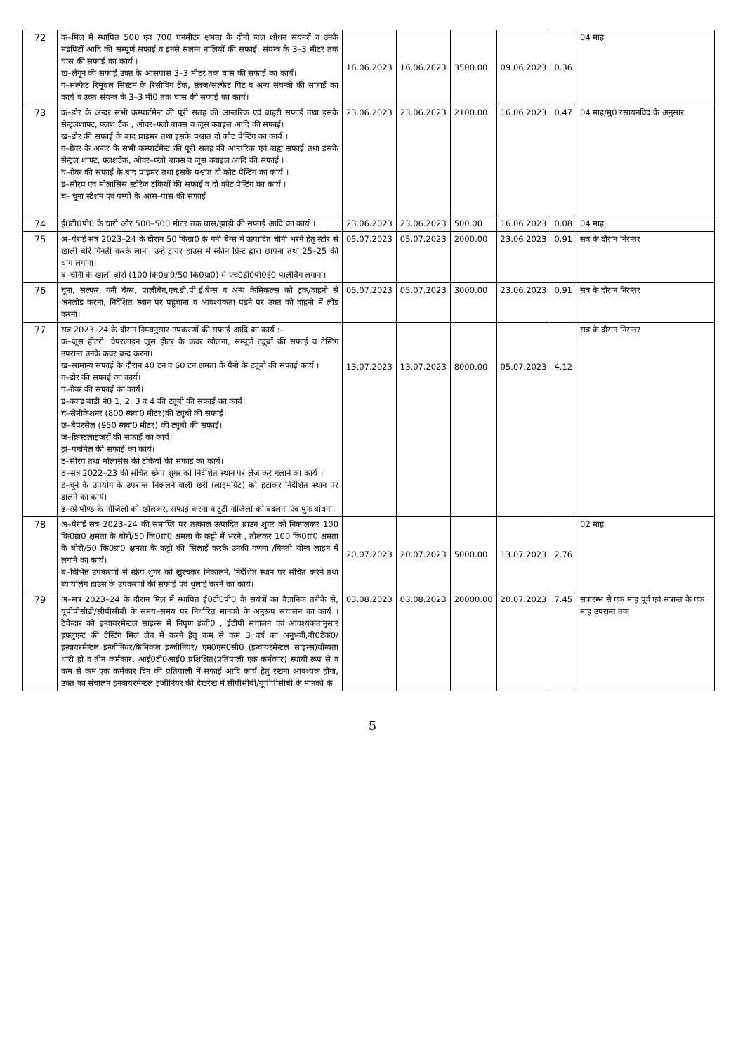| 72 | क–मिल में स्थापित 500 एवं 700 घनमीटर क्षमता के दोनो जल शोधन संयन्त्रों व उनके मडपिटों आदि की सम्पूर्ण सफाई व इनसे संलग्न नालियों की सफाई, संयन्त्र के 3–3 मीटर तक घास की सफाई का कार्य । ख–लैगून की सफाई उक्त के आसपास 3–3 मीटर तक घास की सफाई का कार्य। ग–सल्फेट रिमूबल सिस्टम के रिसीविंग टैंक, स्लज/सल्फेट पिट व अन्य संयन्त्रो की सफाई का कार्य व उक्त संयन्त्र के 3–3 मी0 तक घास की सफाई का कार्य। | 16.06.2023 | 16.06.2023 | 3500.00 | 09.06.2023 | 0.36 | 04 माह |
| 73 | क–डोर के अन्दर सभी कम्पार्टमेन्ट की पूरी सतह की आन्तरिक एवं बाहरी सफाई तथा इसके सेन्ट्रलशाफ्ट, फ्लश टैंक , ओवर–फ्लो बाक्स व जूस क्वाइल आदि की सफाई। ख–डोर की सफाई के बाद प्राइमर तथा इसके पश्चात दो कोट पेन्टिंग का कार्य । ग–ग्रेवर के अन्दर के सभी कम्पार्टमेन्ट की पूरी सतह की आन्तरिक एवं बाह्य सफाई तथा इसके सेन्ट्रल शाफ्ट, फ्लशटैंक, ओवर–फ्लो बाक्स व जूस क्वाइल आदि की सफाई । घ–ग्रेवर की सफाई के बाद प्राइमर तथा इसके पश्चात दो कोट पेन्टिंग का कार्य । ड–सीरप एवं मोलासिस स्टोरेज टंकियों की सफाई व दो कोट पेन्टिंग का कार्य । च– चूना स्टेशन एवं पम्पों के आस–पास की सफाई | 23.06.2023 | 23.06.2023 | 2100.00 | 16.06.2023 | 0.47 | 04 माह/मु0 रसायनविद के अनुसार |
| 74 | ई0टी0पी0 के चारो ओर 500–500 मीटर तक घास/झाड़ी की सफाई आदि का कार्य । | 23.06.2023 | 23.06.2023 | 500.00 | 16.06.2023 | 0.08 | 04 माह |
| 75 | अ–पेराई सत्र 2023–24 के दौरान 50 किग्रा0 के गनी बैग्स में उत्पादित चीनी भरने हेतु स्टोर से खाली बोरे गिनती करके लाना, उन्हे ड्रायर हाउस में स्कीन प्रिन्ट द्वारा छापना तथा 25–25 की धांग लगाना। ब–चीनी के खाली बोरो (100 कि0ग्रा0/50 कि0ग्रा0) में एच0डी0पी0ई0 पालीबैग लगाना। | 05.07.2023 | 05.07.2023 | 2000.00 | 23.06.2023 | 0.91 | सत्र के दौरान निरन्तर |
| 76 | चूना, सल्फर, गनी बैग्स, पालीबैग,एच.डी.पी.ई.बैग्स व अन्य कैमिकल्स को ट्रक/वाहनो से अनलोड करना, निर्देशित स्थान पर पहुंचाना व आवश्यकता पड़ने पर उक्त को वाहनो में लोड करना। | 05.07.2023 | 05.07.2023 | 3000.00 | 23.06.2023 | 0.91 | सत्र के दौरान निरन्तर |
| 77 | सत्र 2023–24 के दौरान निम्नानुसार उपकरणों की सफाई आदि का कार्य :– क–जूस हीटरो, वेपरलाइन जूस हीटर के कवर खोलना, सम्पूर्ण ट्यूबों की सफाई व टेस्टिंग उपरान्त उनके कवर बन्द करना। ख–सामान्य सफाई के दौरान 40 टन व 60 टन क्षमता के पैनो के ट्यूबो की सफाई कार्य । ग–डोर की सफाई का कार्य। घ–ग्रेवर की सफाई का कार्य। ड–क्वाड बाडी नं0 1, 2, 3 व 4 की ट्यूबो की सफाई का कार्य। च–सेमीकेशनर (800 स्क्वा0 मीटर)की ट्यूबो की सफाई। छ–बेपरसेल (950 स्क्वा0 मीटर) की ट्यूबो की सफाई। ज–क्रिस्टलाइजरों की सफाई का कार्य। झ–पगमिल की सफाई का कार्य। ट–सीरप तथा मोलासेस की टंकियों की सफाई का कार्य। ठ–सत्र 2022–23 की संचित स्क्रेप शुगर को निर्देशित स्थान पर लेजाकर गलाने का कार्य । ड–चूने के उपयोग के उपरान्त निकलने वाली छर्री (लाइमग्रिट) को हटाकर निर्देशित स्थान पर डालने का कार्य। ढ–स्प्रे पौण्ड के नोजिलो को खोलकर, सफाई करना व टूटी नोजिलों को बदलना एंव पुनः बांधना। | 13.07.2023 | 13.07.2023 | 8000.00 | 05.07.2023 | 4.12 | सत्र के दौरान निरन्तर |
| 78 | अ–पेराई सत्र 2023–24 की समाप्ति पर तत्काल उत्पादित ब्राउन शुगर को निकालकर 100 कि0ग्रा0 क्षमता के बोरो/50 कि0ग्रा0 क्षमता के कट्टो में भरने , तौलकर 100 कि0ग्रा0 क्षमता के बोरो/50 कि0ग्रा0 क्षमता के कट्टो की सिलाई करके उनकी गणना /गिनती योग्य लाइन में लगाने का कार्य। ब–विभिन्न उपकरणों से स्क्रेप शुगर को खुरचकर निकालने, निर्देशित स्थान पर संचित करने तथा ब्यायलिंग हाउस के उपकरणों की सफाई एवं धुलाई करने का कार्य। | 20.07.2023 | 20.07.2023 | 5000.00 | 13.07.2023 | 2.76 | 02 माह |
| 79 | अ–सत्र 2023–24 के दौरान मिल में स्थापित ई0टी0पी0 के सयंत्रों का वैज्ञानिक तरीके से, यूपीपीसीडी/सीपीसीबी के समय–समय पर निर्धारित मानको के अनुरूप संचालन का कार्य । ठेकेदार को इन्वायरमेन्टल साइन्स में निपुण इंजी0 , ईटीपी संचालन एवं आवश्यकतानुसार इफ्लुएन्ट की टेस्टिंग मिल लैब में करने हेतु कम से कम 3 वर्ष का अनुभवी,बी0टेक0/इन्वायरमेन्टल इन्जीनियर/कैमिकल इन्जीनियर/ एम0एस0सी0 (इन्वायरमेन्टल साइन्स)योग्यता धारी हो व तीन कर्मकार, आई0टी0आई0 प्रशिक्षित(प्रतिपाली एक कर्मकार) स्थायी रूप से व कम से कम एक कर्मकार दिन की प्रतिपाली में सफाई आदि कार्य हेतु रखना आवश्यक होगा, उक्त का संचालन इनवायरमेन्टल इंजीनियर की देखरेख में सीपीसीबी/यूपीपीसीबी के मानको के | 03.08.2023 | 03.08.2023 | 20000.00 | 20.07.2023 | 7.45 | सत्रारम्भ से एक माह पूर्व एवं सत्रान्त के एक माह उपरान्त तक |
5